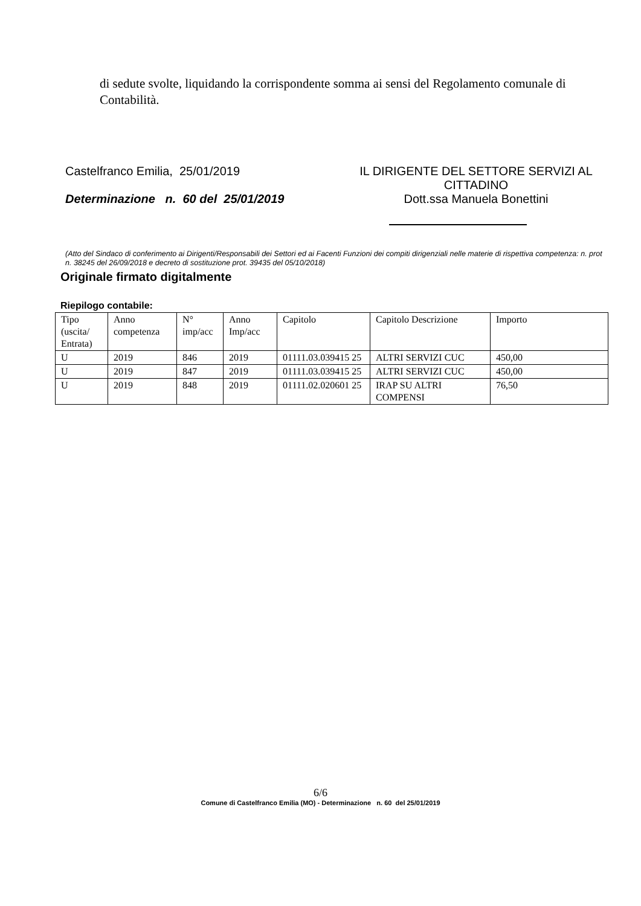di sedute svolte, liquidando la corrispondente somma ai sensi del Regolamento comunale di Contabilità.
Castelfranco Emilia, 25/01/2019 IL DIRIGENTE DEL SETTORE SERVIZI AL CITTADINO
Determinazione n. 60 del 25/01/2019 Dott.ssa Manuela Bonettini
(Atto del Sindaco di conferimento ai Dirigenti/Responsabili dei Settori ed ai Facenti Funzioni dei compiti dirigenziali nelle materie di rispettiva competenza: n. prot n. 38245 del 26/09/2018 e decreto di sostituzione prot. 39435 del 05/10/2018)
Originale firmato digitalmente
Riepilogo contabile:
| Tipo (uscita/ Entrata) | Anno competenza | N° imp/acc | Anno Imp/acc | Capitolo | Capitolo Descrizione | Importo |
| --- | --- | --- | --- | --- | --- | --- |
| U | 2019 | 846 | 2019 | 01111.03.039415 25 | ALTRI SERVIZI CUC | 450,00 |
| U | 2019 | 847 | 2019 | 01111.03.039415 25 | ALTRI SERVIZI CUC | 450,00 |
| U | 2019 | 848 | 2019 | 01111.02.020601 25 | IRAP SU ALTRI COMPENSI | 76,50 |
6/6
Comune di Castelfranco Emilia (MO) - Determinazione n. 60 del 25/01/2019